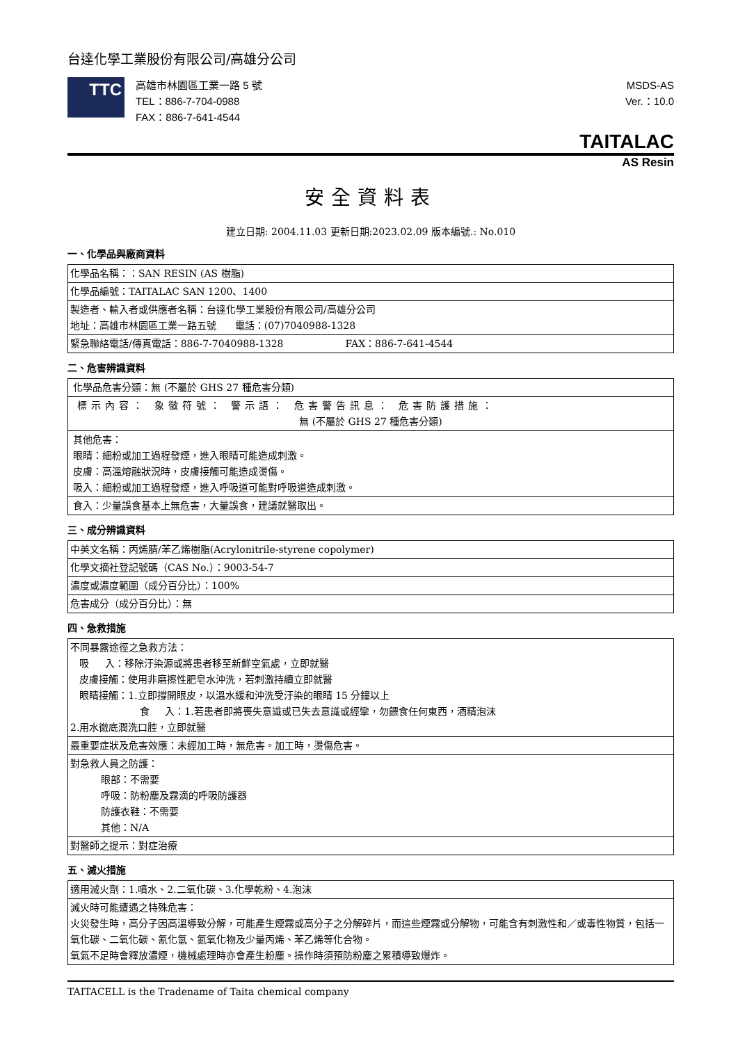台達化學工業股份有限公司/高雄分公司
TTC
高雄市林園區工業一路 5 號
TEL：886-7-704-0988
FAX：886-7-641-4544
MSDS-AS
Ver.：10.0
TAITALAC
AS Resin
安全資料表
建立日期: 2004.11.03 更新日期:2023.02.09 版本編號.: No.010
一、化學品與廠商資料
| 化學品名稱：：SAN RESIN (AS 樹脂) |
| 化學品編號：TAITALAC SAN 1200、1400 |
| 製造者、輸入者或供應者名稱：台達化學工業股份有限公司/高雄分公司 地址：高雄市林園區工業一路五號 電話：(07)7040988-1328 |
| 緊急聯絡電話/傳真電話：886-7-7040988-1328 FAX：886-7-641-4544 |
二、危害辨識資料
| 化學品危害分類：無 (不屬於 GHS 27 種危害分類) |
| 標示內容： 象徵符號： 警示語： 危害警告訊息： 危害防護措施： 無 (不屬於 GHS 27 種危害分類) |
| 其他危害： 眼睛：細粉或加工過程發煙，進入眼睛可能造成刺激。 皮膚：高溫熔融狀況時，皮膚接觸可能造成燙傷。 吸入：細粉或加工過程發煙，進入呼吸道可能對呼吸道造成刺激。 |
| 食入：少量誤食基本上無危害，大量誤食，建議就醫取出。 |
三、成分辨識資料
| 中英文名稱：丙烯腈/苯乙烯樹脂(Acrylonitrile-styrene copolymer) |
| 化學文摘社登記號碼（CAS No.）：9003-54-7 |
| 濃度或濃度範圍（成分百分比）：100% |
| 危害成分（成分百分比）：無 |
四、急救措施
| 不同暴露途徑之急救方法： 吸 入：移除汙染源或將患者移至新鮮空氣處，立即就醫 皮膚接觸：使用非磨擦性肥皂水沖洗，若刺激持續立即就醫 眼睛接觸：1.立即撐開眼皮，以溫水緩和沖洗受汙染的眼睛 15 分鐘以上 食 入：1.若患者即將喪失意識或已失去意識或經攣，勿餵食任何東西，酒精泡沫 2.用水徹底潤洗口腔，立即就醫 |
| 最重要症狀及危害效應：未經加工時，無危害。加工時，燙傷危害。 |
| 對急救人員之防護： 眼部：不需要 呼吸：防粉塵及霧滴的呼吸防護器 防護衣鞋：不需要 其他：N/A |
| 對醫師之提示：對症治療 |
五、滅火措施
| 適用滅火劑：1.噴水、2.二氧化碳、3.化學乾粉、4.泡沫 |
| 滅火時可能遭遇之特殊危害： 火災發生時，高分子因高溫導致分解，可能產生煙霧或高分子之分解碎片，而這些煙霧或分解物，可能含有刺激性和／或毒性物質，包括一氧化碳、二氧化碳、氰化氫、氮氧化物及少量丙烯、苯乙烯等化合物。 氧氣不足時會釋放濃煙，機械處理時亦會產生粉塵。操作時須預防粉塵之累積導致爆炸。 |
TAITACELL is the Tradename of Taita chemical company